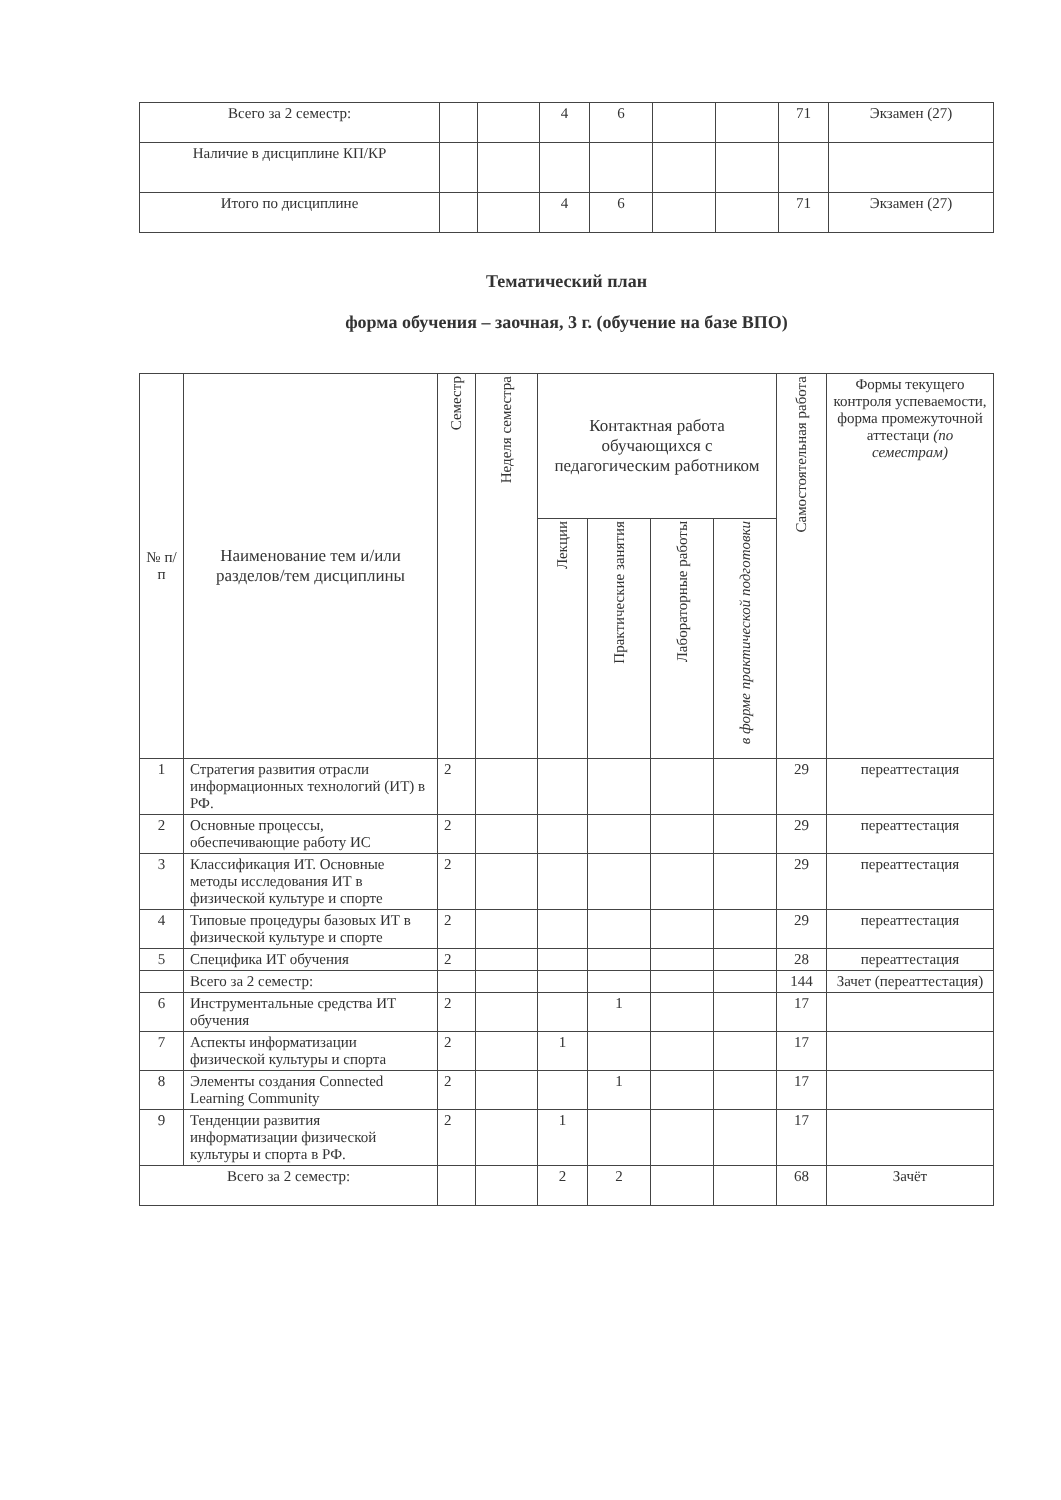| Всего за 2 семестр: | | | 4 | 6 | | | 71 | Экзамен (27) |
| Наличие в дисциплине КП/КР | | | | | | | | |
| Итого по дисциплине | | | 4 | 6 | | | 71 | Экзамен (27) |
Тематический план
форма обучения – заочная, 3 г. (обучение на базе ВПО)
| № п/п | Наименование тем и/или разделов/тем дисциплины | Семестр | Неделя семестра | Контактная работа обучающихся с педагогическим работником | | | | Самостоятельная работа | Формы текущего контроля успеваемости, форма промежуточной аттестаци (по семестрам) |
| --- | --- | --- | --- | --- | --- | --- | --- | --- | --- |
| | | | | Лекции | Практические занятия | Лабораторные работы | в форме практической подготовки | | |
| 1 | Стратегия развития отрасли информационных технологий (ИТ) в РФ. | 2 | | | | | | 29 | переаттестация |
| 2 | Основные процессы, обеспечивающие работу ИС | 2 | | | | | | 29 | переаттестация |
| 3 | Классификация ИТ. Основные методы исследования ИТ в физической культуре и спорте | 2 | | | | | | 29 | переаттестация |
| 4 | Типовые процедуры базовых ИТ в физической культуре и спорте | 2 | | | | | | 29 | переаттестация |
| 5 | Специфика ИТ обучения | 2 | | | | | | 28 | переаттестация |
| | Всего за 2 семестр: | | | | | | | 144 | Зачет (переаттестация) |
| 6 | Инструментальные средства ИТ обучения | 2 | | | 1 | | | 17 | |
| 7 | Аспекты информатизации физической культуры и спорта | 2 | | 1 | | | | 17 | |
| 8 | Элементы создания Connected Learning Community | 2 | | | 1 | | | 17 | |
| 9 | Тенденции развития информатизации физической культуры и спорта в РФ. | 2 | | 1 | | | | 17 | |
| Всего за 2 семестр: | | | | 2 | 2 | | | 68 | Зачёт |